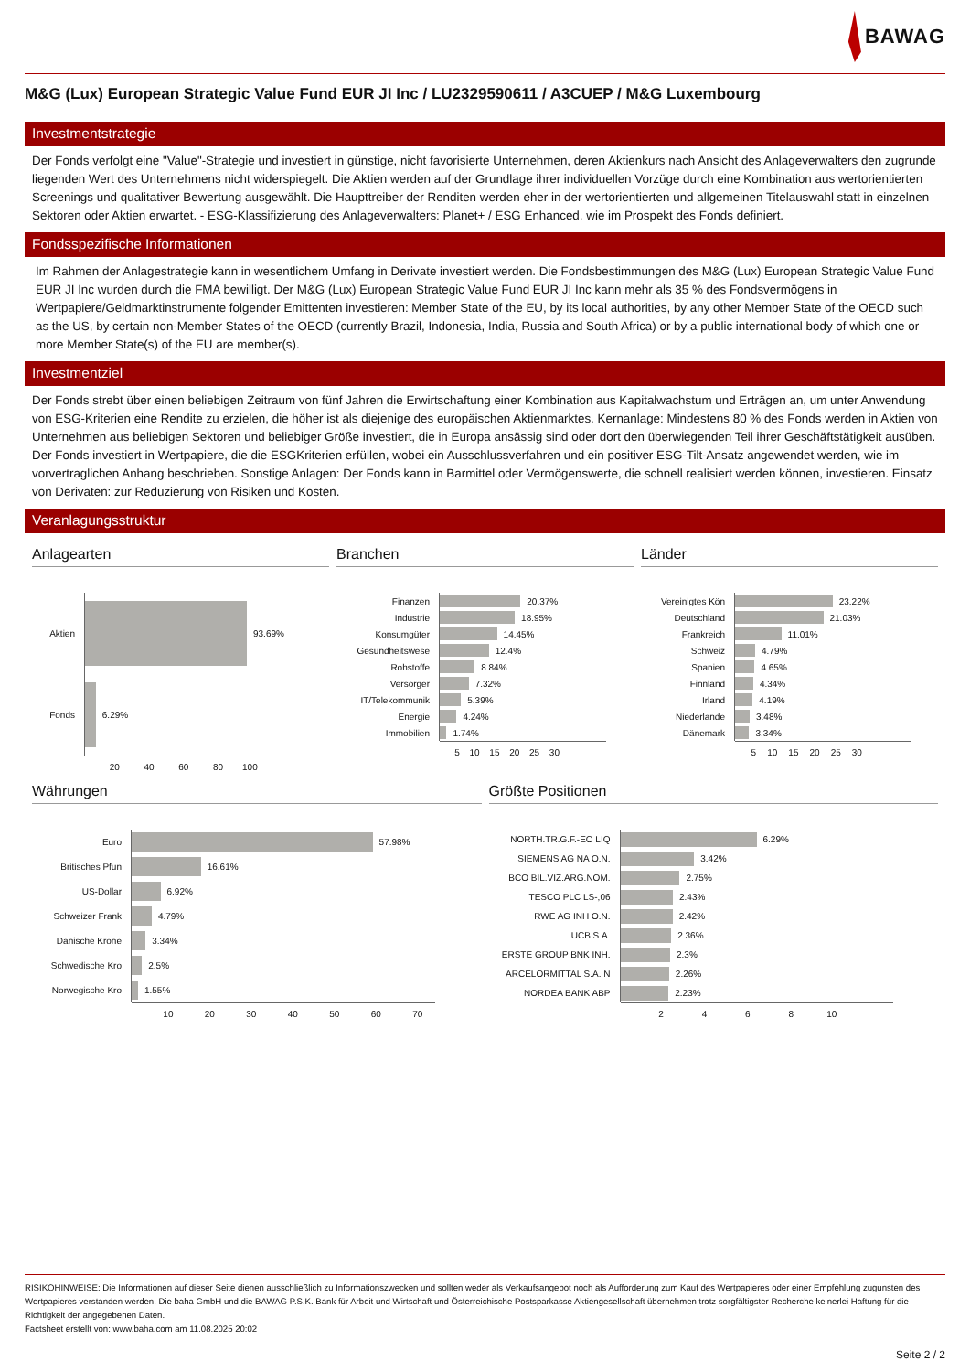BAWAG
M&G (Lux) European Strategic Value Fund EUR JI Inc / LU2329590611 / A3CUEP / M&G Luxembourg
Investmentstrategie
Der Fonds verfolgt eine "Value"-Strategie und investiert in günstige, nicht favorisierte Unternehmen, deren Aktienkurs nach Ansicht des Anlageverwalters den zugrunde liegenden Wert des Unternehmens nicht widerspiegelt. Die Aktien werden auf der Grundlage ihrer individuellen Vorzüge durch eine Kombination aus wertorientierten Screenings und qualitativer Bewertung ausgewählt. Die Haupttreiber der Renditen werden eher in der wertorientierten und allgemeinen Titelauswahl statt in einzelnen Sektoren oder Aktien erwartet. - ESG-Klassifizierung des Anlageverwalters: Planet+ / ESG Enhanced, wie im Prospekt des Fonds definiert.
Fondsspezifische Informationen
Im Rahmen der Anlagestrategie kann in wesentlichem Umfang in Derivate investiert werden. Die Fondsbestimmungen des M&G (Lux) European Strategic Value Fund EUR JI Inc wurden durch die FMA bewilligt. Der M&G (Lux) European Strategic Value Fund EUR JI Inc kann mehr als 35 % des Fondsvermögens in Wertpapiere/Geldmarktinstrumente folgender Emittenten investieren: Member State of the EU, by its local authorities, by any other Member State of the OECD such as the US, by certain non-Member States of the OECD (currently Brazil, Indonesia, India, Russia and South Africa) or by a public international body of which one or more Member State(s) of the EU are member(s).
Investmentziel
Der Fonds strebt über einen beliebigen Zeitraum von fünf Jahren die Erwirtschaftung einer Kombination aus Kapitalwachstum und Erträgen an, um unter Anwendung von ESG-Kriterien eine Rendite zu erzielen, die höher ist als diejenige des europäischen Aktienmarktes. Kernanlage: Mindestens 80 % des Fonds werden in Aktien von Unternehmen aus beliebigen Sektoren und beliebiger Größe investiert, die in Europa ansässig sind oder dort den überwiegenden Teil ihrer Geschäftstätigkeit ausüben. Der Fonds investiert in Wertpapiere, die die ESGKriterien erfüllen, wobei ein Ausschlussverfahren und ein positiver ESG-Tilt-Ansatz angewendet werden, wie im vorvertraglichen Anhang beschrieben. Sonstige Anlagen: Der Fonds kann in Barmittel oder Vermögenswerte, die schnell realisiert werden können, investieren. Einsatz von Derivaten: zur Reduzierung von Risiken und Kosten.
Veranlagungsstruktur
Anlagearten
Aktien
93.69%
Fonds
6.29%
20 40 60 80 100
Branchen
Finanzen
20.37%
Industrie
18.95%
Konsumgüter
14.45%
Gesundheitswese
12.4%
Rohstoffe
8.84%
Versorger
7.32%
IT/Telekommunik
5.39%
Energie
4.24%
Immobilien
1.74%
5 10 15 20 25 30
Länder
Vereinigtes Kön
23.22%
Deutschland
21.03%
Frankreich
11.01%
Schweiz
4.79%
Spanien
4.65%
Finnland
4.34%
Irland
4.19%
Niederlande
3.48%
Dänemark
3.34%
5 10 15 20 25 30
Währungen
Euro
57.98%
Britisches Pfun
16.61%
US-Dollar
6.92%
Schweizer Frank
4.79%
Dänische Krone
3.34%
Schwedische Kro
2.5%
Norwegische Kro
1.55%
10 20 30 40 50 60 70
Größte Positionen
NORTH.TR.G.F.-EO LIQ
6.29%
SIEMENS AG NA O.N.
3.42%
BCO BIL.VIZ.ARG.NOM.
2.75%
TESCO PLC LS-,06
2.43%
RWE AG INH O.N.
2.42%
UCB S.A.
2.36%
ERSTE GROUP BNK INH.
2.3%
ARCELORMITTAL S.A. N
2.26%
NORDEA BANK ABP
2.23%
2468 10
RISIKOHINWEISE: Die Informationen auf dieser Seite dienen ausschließlich zu Informationszwecken und sollten weder als Verkaufsangebot noch als Aufforderung zum Kauf des Wertpapieres oder einer Empfehlung zugunsten des Wertpapieres verstanden werden. Die baha GmbH und die BAWAG P.S.K. Bank für Arbeit und Wirtschaft und Österreichische Postsparkasse Aktiengesellschaft übernehmen trotz sorgfältigster Recherche keinerlei Haftung für die Richtigkeit der angegebenen Daten.
Factsheet erstellt von: www.baha.com am 11.08.2025 20:02
Seite 2 / 2